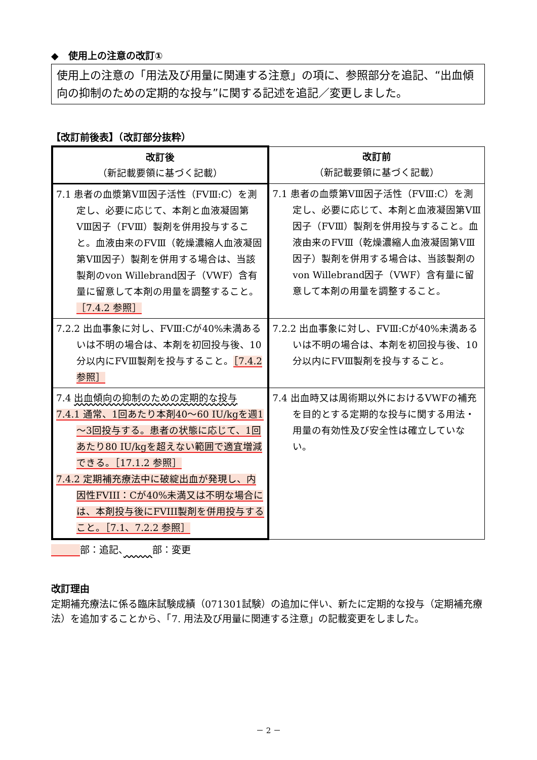◆　使用上の注意の改訂①
使用上の注意の「用法及び用量に関連する注意」の項に、参照部分を追記、“出血傾向の抑制のための定期的な投与”に関する記述を追記／変更しました。
【改訂前後表】（改訂部分抜粋）
| 改訂後 （新記載要領に基づく記載） | 改訂前 （新記載要領に基づく記載） |
| --- | --- |
| 7.1 患者の血漿第ⅤⅢ因子活性（FVⅢ:C）を測定し、必要に応じて、本剤と血液凝固第ⅤⅢ因子（FVⅢ）製剤を併用投与すること。血液由来のFVⅢ（乾燥濃縮人血液凝固第ⅤⅢ因子）製剤を併用する場合は、当該製剤のvon Willebrand因子（VWF）含有量に留意して本剤の用量を調整すること。 ［7.4.2 参照］ | 7.1 患者の血漿第ⅤⅢ因子活性（FVⅢ:C）を測定し、必要に応じて、本剤と血液凝固第ⅤⅢ因子（FVⅢ）製剤を併用投与すること。血液由来のFVⅢ（乾燥濃縮人血液凝固第ⅤⅢ因子）製剤を併用する場合は、当該製剤のvon Willebrand因子（VWF）含有量に留意して本剤の用量を調整すること。 |
| 7.2.2 出血事象に対し、FVⅢ:Cが40%未満あるいは不明の場合は、本剤を初回投与後、10分以内にFVⅢ製剤を投与すること。 ［7.4.2 参照］ | 7.2.2 出血事象に対し、FVⅢ:Cが40%未満あるいは不明の場合は、本剤を初回投与後、10分以内にFVⅢ製剤を投与すること。 |
| 7.4 出血傾向の抑制のための定期的な投与 7.4.1 通常、1回あたり本剤40～60 IU/kgを週1～3回投与する。患者の状態に応じて、1回あたり80 IU/kgを超えない範囲で適宜増減できる。［17.1.2 参照］ 7.4.2 定期補充療法中に破綻出血が発現し、内因性FVIII：Cが40%未満又は不明な場合には、本剤投与後にFVIII製剤を併用投与すること。［7.1、7.2.2 参照］ | 7.4 出血時又は周術期以外におけるVWFの補充を目的とする定期的な投与に関する用法・用量の有効性及び安全性は確立していない。 |
　　　 部：追記、　　　 部：変更
改訂理由
定期補充療法に係る臨床試験成績（071301試験）の追加に伴い、新たに定期的な投与（定期補充療法）を追加することから、「7. 用法及び用量に関連する注意」の記載変更をしました。
－ 2 －